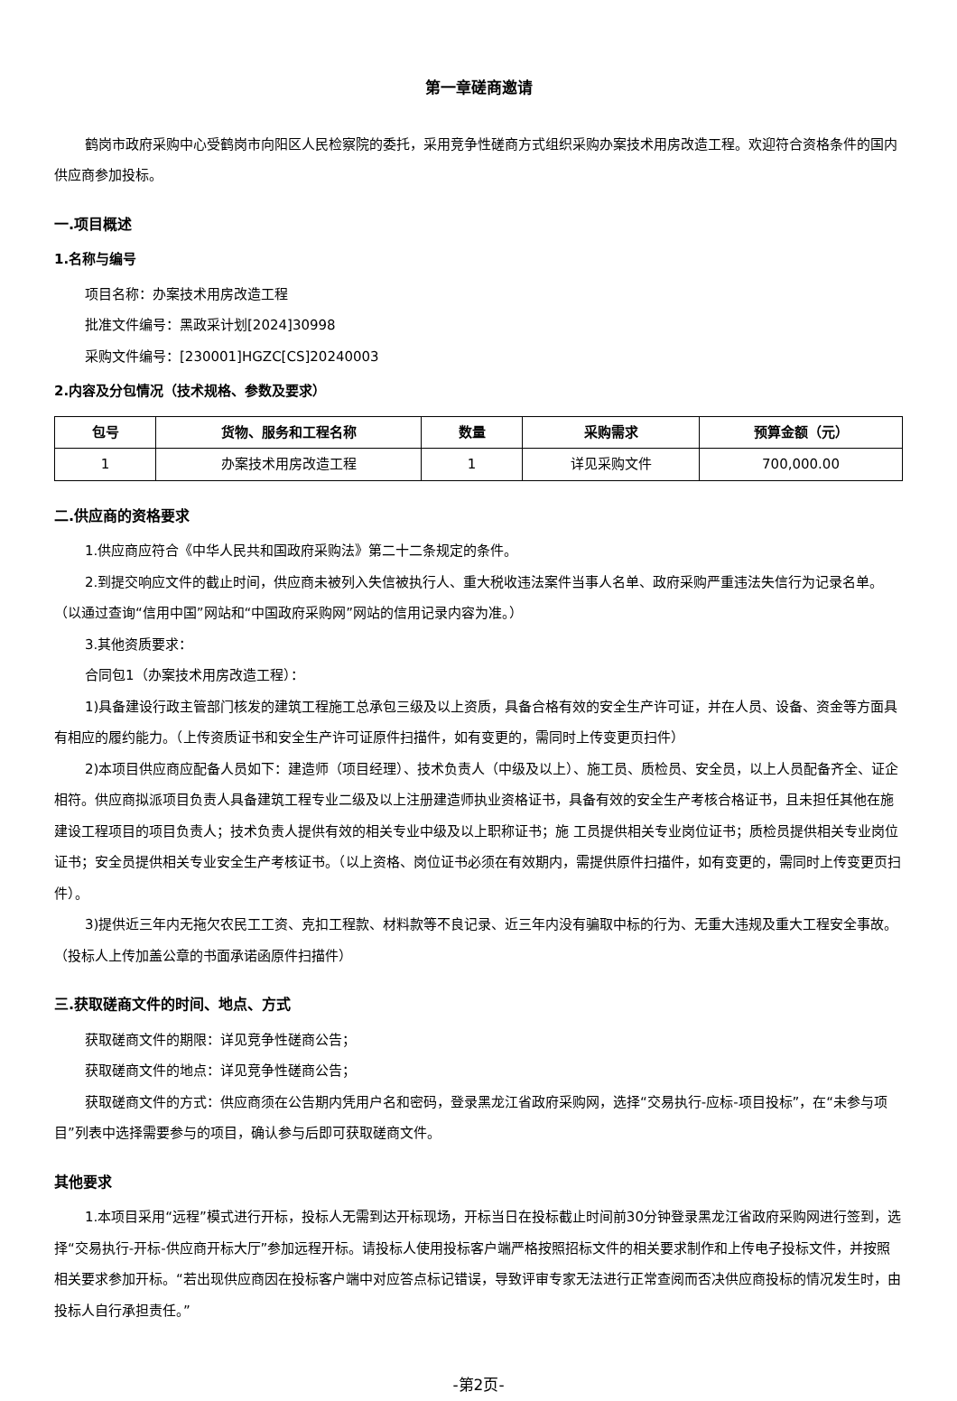第一章磋商邀请
鹤岗市政府采购中心受鹤岗市向阳区人民检察院的委托，采用竞争性磋商方式组织采购办案技术用房改造工程。欢迎符合资格条件的国内供应商参加投标。
一.项目概述
1.名称与编号
项目名称：办案技术用房改造工程
批准文件编号：黑政采计划[2024]30998
采购文件编号：[230001]HGZC[CS]20240003
2.内容及分包情况（技术规格、参数及要求）
| 包号 | 货物、服务和工程名称 | 数量 | 采购需求 | 预算金额（元） |
| --- | --- | --- | --- | --- |
| 1 | 办案技术用房改造工程 | 1 | 详见采购文件 | 700,000.00 |
二.供应商的资格要求
1.供应商应符合《中华人民共和国政府采购法》第二十二条规定的条件。
2.到提交响应文件的截止时间，供应商未被列入失信被执行人、重大税收违法案件当事人名单、政府采购严重违法失信行为记录名单。（以通过查询“信用中国”网站和“中国政府采购网”网站的信用记录内容为准。）
3.其他资质要求：
合同包1（办案技术用房改造工程）：
1)具备建设行政主管部门核发的建筑工程施工总承包三级及以上资质，具备合格有效的安全生产许可证，并在人员、设备、资金等方面具有相应的履约能力。（上传资质证书和安全生产许可证原件扫描件，如有变更的，需同时上传变更页扫件）
2)本项目供应商应配备人员如下：建造师（项目经理）、技术负责人（中级及以上）、施工员、质检员、安全员，以上人员配备齐全、证企相符。供应商拟派项目负责人具备建筑工程专业二级及以上注册建造师执业资格证书，具备有效的安全生产考核合格证书，且未担任其他在施建设工程项目的项目负责人；技术负责人提供有效的相关专业中级及以上职称证书；施 工员提供相关专业岗位证书；质检员提供相关专业岗位证书；安全员提供相关专业安全生产考核证书。（以上资格、岗位证书必须在有效期内，需提供原件扫描件，如有变更的，需同时上传变更页扫件）。
3)提供近三年内无拖欠农民工工资、克扣工程款、材料款等不良记录、近三年内没有骗取中标的行为、无重大违规及重大工程安全事故。（投标人上传加盖公章的书面承诺函原件扫描件）
三.获取磋商文件的时间、地点、方式
获取磋商文件的期限：详见竞争性磋商公告；
获取磋商文件的地点：详见竞争性磋商公告；
获取磋商文件的方式：供应商须在公告期内凭用户名和密码，登录黑龙江省政府采购网，选择“交易执行-应标-项目投标”，在“未参与项目”列表中选择需要参与的项目，确认参与后即可获取磋商文件。
其他要求
1.本项目采用“远程”模式进行开标，投标人无需到达开标现场，开标当日在投标截止时间前30分钟登录黑龙江省政府采购网进行签到，选择“交易执行-开标-供应商开标大厅”参加远程开标。请投标人使用投标客户端严格按照招标文件的相关要求制作和上传电子投标文件，并按照相关要求参加开标。“若出现供应商因在投标客户端中对应答点标记错误，导致评审专家无法进行正常查阅而否决供应商投标的情况发生时，由投标人自行承担责任。”
-第2页-